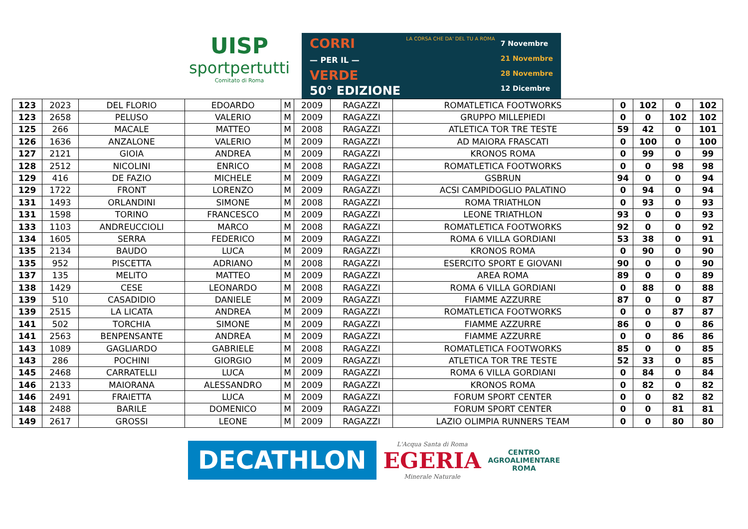UISP
sportpertutti
Comitato di Roma
CORRI
— PER IL —
VERDE
50° EDIZIONE
LA CORSA CHE DA' DEL TU A ROMA
7 Novembre
21 Novembre
28 Novembre
12 Dicembre
| 123 | 2023 | DEL FLORIO | EDOARDO | M | 2009 | RAGAZZI | ROMATLETICA FOOTWORKS | 0 | 102 | 0 | 102 |
| 123 | 2658 | PELUSO | VALERIO | M | 2009 | RAGAZZI | GRUPPO MILLEPIEDI | 0 | 0 | 102 | 102 |
| 125 | 266 | MACALE | MATTEO | M | 2008 | RAGAZZI | ATLETICA TOR TRE TESTE | 59 | 42 | 0 | 101 |
| 126 | 1636 | ANZALONE | VALERIO | M | 2009 | RAGAZZI | AD MAIORA FRASCATI | 0 | 100 | 0 | 100 |
| 127 | 2121 | GIOIA | ANDREA | M | 2009 | RAGAZZI | KRONOS ROMA | 0 | 99 | 0 | 99 |
| 128 | 2512 | NICOLINI | ENRICO | M | 2008 | RAGAZZI | ROMATLETICA FOOTWORKS | 0 | 0 | 98 | 98 |
| 129 | 416 | DE FAZIO | MICHELE | M | 2009 | RAGAZZI | GSBRUN | 94 | 0 | 0 | 94 |
| 129 | 1722 | FRONT | LORENZO | M | 2009 | RAGAZZI | ACSI CAMPIDOGLIO PALATINO | 0 | 94 | 0 | 94 |
| 131 | 1493 | ORLANDINI | SIMONE | M | 2008 | RAGAZZI | ROMA TRIATHLON | 0 | 93 | 0 | 93 |
| 131 | 1598 | TORINO | FRANCESCO | M | 2009 | RAGAZZI | LEONE TRIATHLON | 93 | 0 | 0 | 93 |
| 133 | 1103 | ANDREUCCIOLI | MARCO | M | 2008 | RAGAZZI | ROMATLETICA FOOTWORKS | 92 | 0 | 0 | 92 |
| 134 | 1605 | SERRA | FEDERICO | M | 2009 | RAGAZZI | ROMA 6 VILLA GORDIANI | 53 | 38 | 0 | 91 |
| 135 | 2134 | BAUDO | LUCA | M | 2009 | RAGAZZI | KRONOS ROMA | 0 | 90 | 0 | 90 |
| 135 | 952 | PISCETTA | ADRIANO | M | 2008 | RAGAZZI | ESERCITO SPORT E GIOVANI | 90 | 0 | 0 | 90 |
| 137 | 135 | MELITO | MATTEO | M | 2009 | RAGAZZI | AREA ROMA | 89 | 0 | 0 | 89 |
| 138 | 1429 | CESE | LEONARDO | M | 2008 | RAGAZZI | ROMA 6 VILLA GORDIANI | 0 | 88 | 0 | 88 |
| 139 | 510 | CASADIDIO | DANIELE | M | 2009 | RAGAZZI | FIAMME AZZURRE | 87 | 0 | 0 | 87 |
| 139 | 2515 | LA LICATA | ANDREA | M | 2009 | RAGAZZI | ROMATLETICA FOOTWORKS | 0 | 0 | 87 | 87 |
| 141 | 502 | TORCHIA | SIMONE | M | 2009 | RAGAZZI | FIAMME AZZURRE | 86 | 0 | 0 | 86 |
| 141 | 2563 | BENPENSANTE | ANDREA | M | 2009 | RAGAZZI | FIAMME AZZURRE | 0 | 0 | 86 | 86 |
| 143 | 1089 | GAGLIARDO | GABRIELE | M | 2008 | RAGAZZI | ROMATLETICA FOOTWORKS | 85 | 0 | 0 | 85 |
| 143 | 286 | POCHINI | GIORGIO | M | 2009 | RAGAZZI | ATLETICA TOR TRE TESTE | 52 | 33 | 0 | 85 |
| 145 | 2468 | CARRATELLI | LUCA | M | 2009 | RAGAZZI | ROMA 6 VILLA GORDIANI | 0 | 84 | 0 | 84 |
| 146 | 2133 | MAIORANA | ALESSANDRO | M | 2009 | RAGAZZI | KRONOS ROMA | 0 | 82 | 0 | 82 |
| 146 | 2491 | FRAIETTA | LUCA | M | 2009 | RAGAZZI | FORUM SPORT CENTER | 0 | 0 | 82 | 82 |
| 148 | 2488 | BARILE | DOMENICO | M | 2009 | RAGAZZI | FORUM SPORT CENTER | 0 | 0 | 81 | 81 |
| 149 | 2617 | GROSSI | LEONE | M | 2009 | RAGAZZI | LAZIO OLIMPIA RUNNERS TEAM | 0 | 0 | 80 | 80 |
DECATHLON
L'Acqua Santa di Roma
EGERIA
Minerale Naturale
CENTRO
AGROALIMENTARE
ROMA